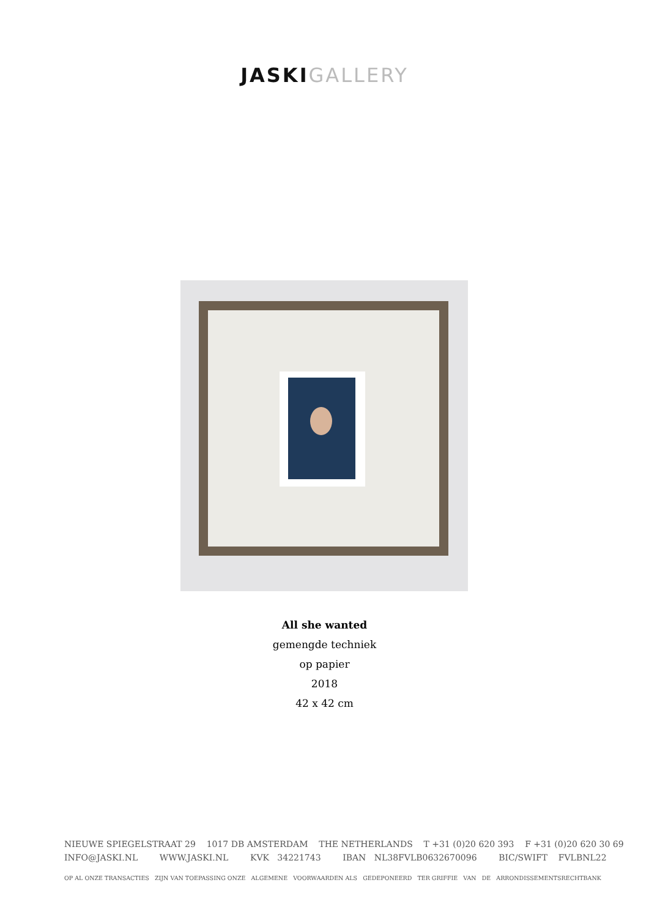JASKI GALLERY
All she wanted
gemengde techniek
op papier
2018
42 x 42 cm
NIEUWE SPIEGELSTRAAT 29 1017 DB AMSTERDAM THE NETHERLANDS T +31 (0)20 620 393 F +31 (0)20 620 30 69
INFO@JASKI.NL WWW.JASKI.NL KVK 34221743 IBAN NL38FVLB0632670096 BIC/SWIFT FVLBNL22
OP AL ONZE TRANSACTIES ZIJN VAN TOEPASSING ONZE ALGEMENE VOORWAARDEN ALS GEDEPONEERD TER GRIFFIE VAN DE ARRONDISSEMENTSRECHTBANK